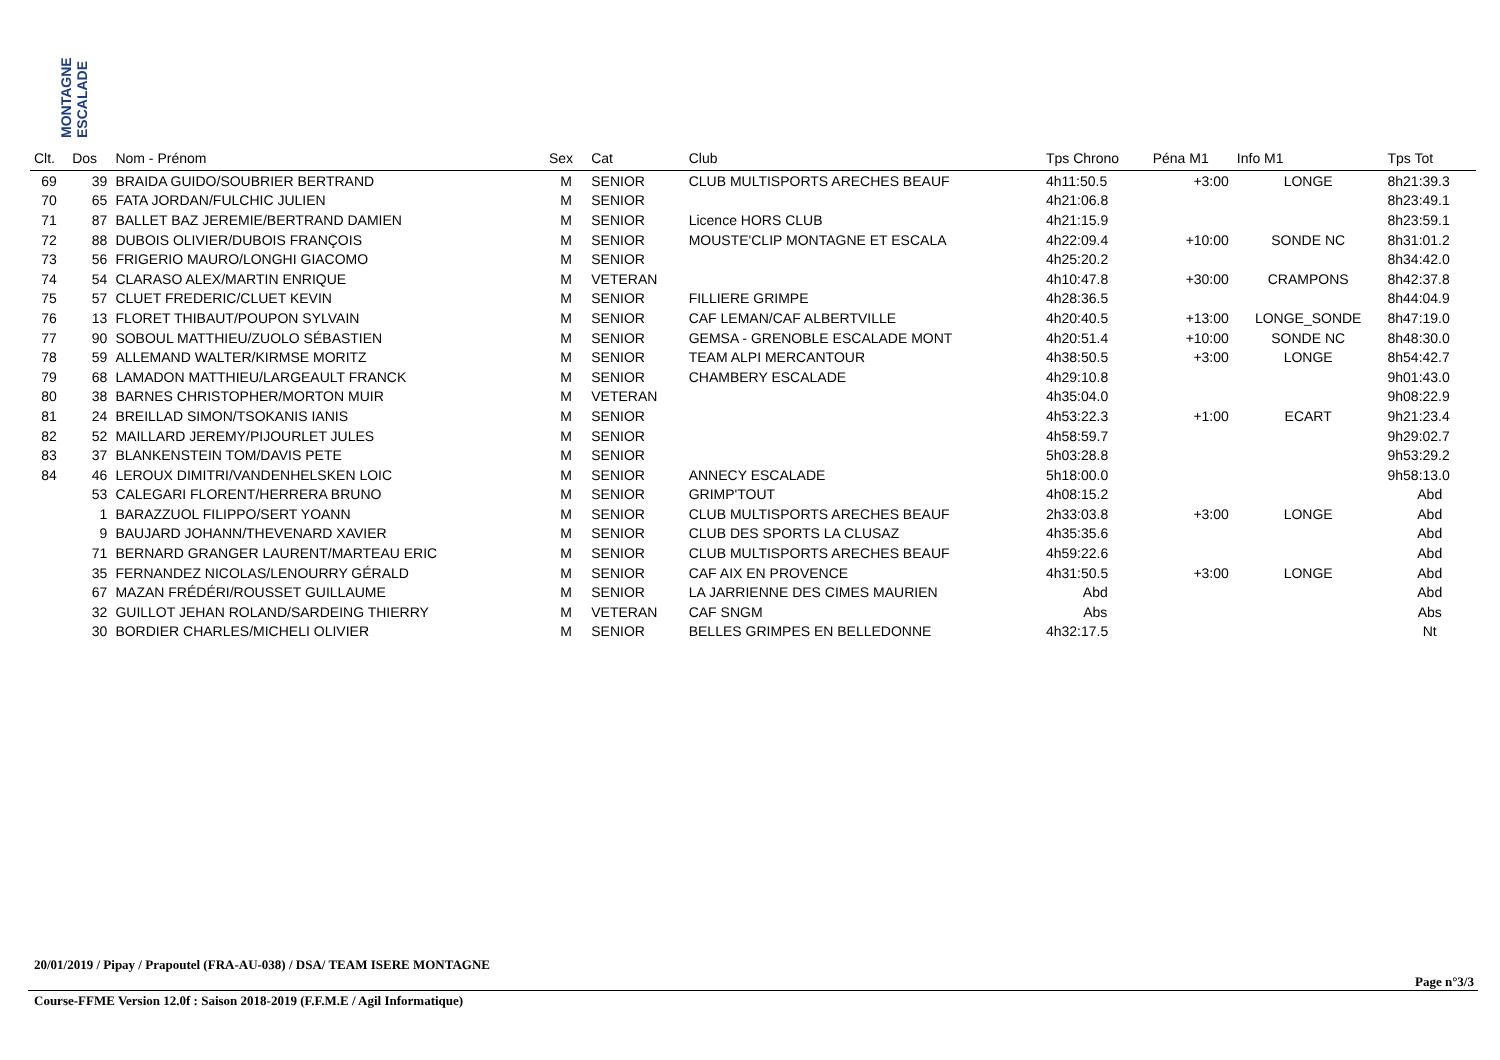MONTAGNE ESCALADE
| Clt. | Dos | Nom - Prénom | Sex | Cat | Club | Tps Chrono | Péna M1 | Info M1 | Tps Tot |
| --- | --- | --- | --- | --- | --- | --- | --- | --- | --- |
| 69 | 39 | BRAIDA GUIDO/SOUBRIER BERTRAND | M | SENIOR | CLUB MULTISPORTS ARECHES BEAUF | 4h11:50.5 | +3:00 | LONGE | 8h21:39.3 |
| 70 | 65 | FATA JORDAN/FULCHIC JULIEN | M | SENIOR | | 4h21:06.8 | | | 8h23:49.1 |
| 71 | 87 | BALLET BAZ JEREMIE/BERTRAND DAMIEN | M | SENIOR | Licence HORS CLUB | 4h21:15.9 | | | 8h23:59.1 |
| 72 | 88 | DUBOIS OLIVIER/DUBOIS FRANÇOIS | M | SENIOR | MOUSTE'CLIP MONTAGNE ET ESCALA | 4h22:09.4 | +10:00 | SONDE NC | 8h31:01.2 |
| 73 | 56 | FRIGERIO MAURO/LONGHI GIACOMO | M | SENIOR | | 4h25:20.2 | | | 8h34:42.0 |
| 74 | 54 | CLARASO ALEX/MARTIN ENRIQUE | M | VETERAN | | 4h10:47.8 | +30:00 | CRAMPONS | 8h42:37.8 |
| 75 | 57 | CLUET FREDERIC/CLUET KEVIN | M | SENIOR | FILLIERE GRIMPE | 4h28:36.5 | | | 8h44:04.9 |
| 76 | 13 | FLORET THIBAUT/POUPON SYLVAIN | M | SENIOR | CAF LEMAN/CAF ALBERTVILLE | 4h20:40.5 | +13:00 | LONGE_SONDE | 8h47:19.0 |
| 77 | 90 | SOBOUL MATTHIEU/ZUOLO SÉBASTIEN | M | SENIOR | GEMSA - GRENOBLE ESCALADE MONT | 4h20:51.4 | +10:00 | SONDE NC | 8h48:30.0 |
| 78 | 59 | ALLEMAND WALTER/KIRMSE MORITZ | M | SENIOR | TEAM ALPI MERCANTOUR | 4h38:50.5 | +3:00 | LONGE | 8h54:42.7 |
| 79 | 68 | LAMADON MATTHIEU/LARGEAULT FRANCK | M | SENIOR | CHAMBERY ESCALADE | 4h29:10.8 | | | 9h01:43.0 |
| 80 | 38 | BARNES CHRISTOPHER/MORTON MUIR | M | VETERAN | | 4h35:04.0 | | | 9h08:22.9 |
| 81 | 24 | BREILLAD SIMON/TSOKANIS IANIS | M | SENIOR | | 4h53:22.3 | +1:00 | ECART | 9h21:23.4 |
| 82 | 52 | MAILLARD JEREMY/PIJOURLET JULES | M | SENIOR | | 4h58:59.7 | | | 9h29:02.7 |
| 83 | 37 | BLANKENSTEIN TOM/DAVIS PETE | M | SENIOR | | 5h03:28.8 | | | 9h53:29.2 |
| 84 | 46 | LEROUX DIMITRI/VANDENHELSKEN LOIC | M | SENIOR | ANNECY ESCALADE | 5h18:00.0 | | | 9h58:13.0 |
| | 53 | CALEGARI FLORENT/HERRERA BRUNO | M | SENIOR | GRIMP'TOUT | 4h08:15.2 | | | Abd |
| | 1 | BARAZZUOL FILIPPO/SERT YOANN | M | SENIOR | CLUB MULTISPORTS ARECHES BEAUF | 2h33:03.8 | +3:00 | LONGE | Abd |
| | 9 | BAUJARD JOHANN/THEVENARD XAVIER | M | SENIOR | CLUB DES SPORTS LA CLUSAZ | 4h35:35.6 | | | Abd |
| | 71 | BERNARD GRANGER LAURENT/MARTEAU ERIC | M | SENIOR | CLUB MULTISPORTS ARECHES BEAUF | 4h59:22.6 | | | Abd |
| | 35 | FERNANDEZ NICOLAS/LENOURRY GÉRALD | M | SENIOR | CAF AIX EN PROVENCE | 4h31:50.5 | +3:00 | LONGE | Abd |
| | 67 | MAZAN FRÉDÉRI/ROUSSET GUILLAUME | M | SENIOR | LA JARRIENNE DES CIMES MAURIEN | Abd | | | Abd |
| | 32 | GUILLOT JEHAN ROLAND/SARDEING THIERRY | M | VETERAN | CAF SNGM | Abs | | | Abs |
| | 30 | BORDIER CHARLES/MICHELI OLIVIER | M | SENIOR | BELLES GRIMPES EN BELLEDONNE | 4h32:17.5 | | | Nt |
20/01/2019 / Pipay / Prapoutel (FRA-AU-038) / DSA/ TEAM ISERE MONTAGNE
Page n°3/3
Course-FFME Version 12.0f : Saison 2018-2019 (F.F.M.E / Agil Informatique)